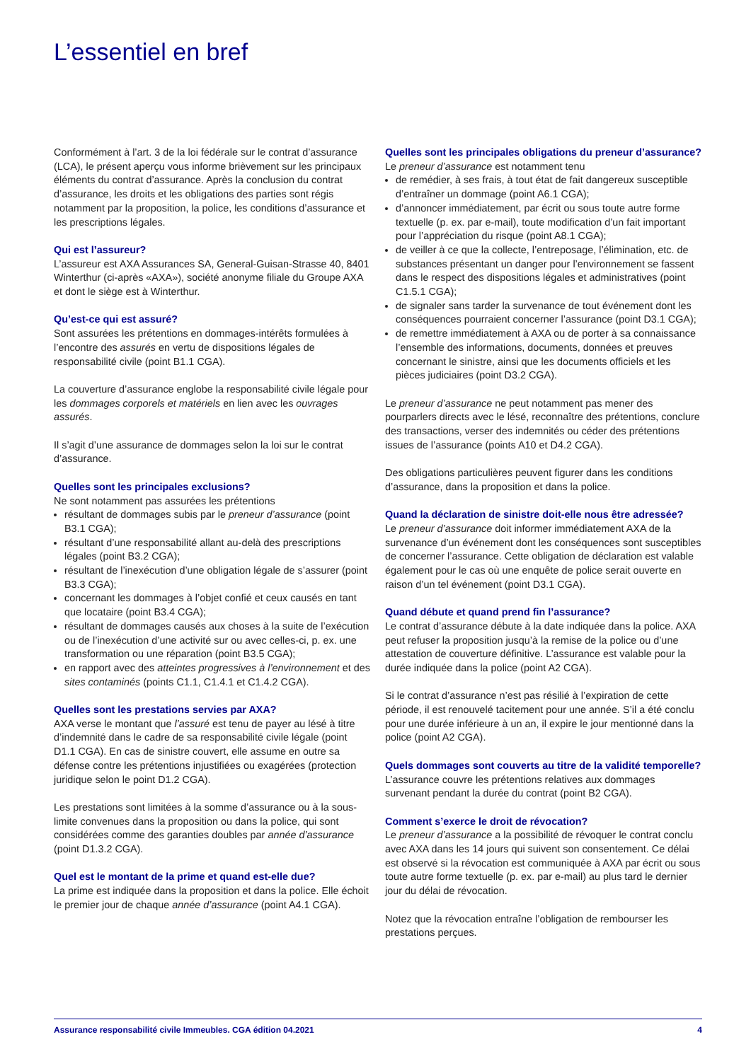L’essentiel en bref
Conformément à l’art. 3 de la loi fédérale sur le contrat d’assurance (LCA), le présent aperçu vous informe brièvement sur les principaux éléments du contrat d’assurance. Après la conclusion du contrat d’assurance, les droits et les obligations des parties sont régis notamment par la proposition, la police, les conditions d’assurance et les prescriptions légales.
Qui est l’assureur?
L’assureur est AXA Assurances SA, General-Guisan-Strasse 40, 8401 Winterthur (ci-après «AXA»), société anonyme filiale du Groupe AXA et dont le siège est à Winterthur.
Qu’est-ce qui est assuré?
Sont assurées les prétentions en dommages-intérêts formulées à l’encontre des assurés en vertu de dispositions légales de responsabilité civile (point B1.1 CGA).
La couverture d’assurance englobe la responsabilité civile légale pour les dommages corporels et matériels en lien avec les ouvrages assurés.
Il s’agit d’une assurance de dommages selon la loi sur le contrat d’assurance.
Quelles sont les principales exclusions?
Ne sont notamment pas assurées les prétentions
résultant de dommages subis par le preneur d’assurance (point B3.1 CGA);
résultant d’une responsabilité allant au-delà des prescriptions légales (point B3.2 CGA);
résultant de l’inexécution d’une obligation légale de s’assurer (point B3.3 CGA);
concernant les dommages à l’objet confié et ceux causés en tant que locataire (point B3.4 CGA);
résultant de dommages causés aux choses à la suite de l’exécution ou de l’inexécution d’une activité sur ou avec celles-ci, p. ex. une transformation ou une réparation (point B3.5 CGA);
en rapport avec des atteintes progressives à l’environnement et des sites contaminés (points C1.1, C1.4.1 et C1.4.2 CGA).
Quelles sont les prestations servies par AXA?
AXA verse le montant que l’assuré est tenu de payer au lésé à titre d’indemnité dans le cadre de sa responsabilité civile légale (point D1.1 CGA). En cas de sinistre couvert, elle assume en outre sa défense contre les prétentions injustifiées ou exagérées (protection juridique selon le point D1.2 CGA).
Les prestations sont limitées à la somme d’assurance ou à la sous-limite convenues dans la proposition ou dans la police, qui sont considérées comme des garanties doubles par année d’assurance (point D1.3.2 CGA).
Quel est le montant de la prime et quand est-elle due?
La prime est indiquée dans la proposition et dans la police. Elle échoit le premier jour de chaque année d’assurance (point A4.1 CGA).
Quelles sont les principales obligations du preneur d’assurance?
Le preneur d’assurance est notamment tenu
de remédier, à ses frais, à tout état de fait dangereux susceptible d’entraîner un dommage (point A6.1 CGA);
d’annoncer immédiatement, par écrit ou sous toute autre forme textuelle (p. ex. par e-mail), toute modification d’un fait important pour l’appréciation du risque (point A8.1 CGA);
de veiller à ce que la collecte, l’entreposage, l’élimination, etc. de substances présentant un danger pour l’environnement se fassent dans le respect des dispositions légales et administratives (point C1.5.1 CGA);
de signaler sans tarder la survenance de tout événement dont les conséquences pourraient concerner l’assurance (point D3.1 CGA);
de remettre immédiatement à AXA ou de porter à sa connaissance l’ensemble des informations, documents, données et preuves concernant le sinistre, ainsi que les documents officiels et les pièces judiciaires (point D3.2 CGA).
Le preneur d’assurance ne peut notamment pas mener des pourparlers directs avec le lésé, reconnaître des prétentions, conclure des transactions, verser des indemnités ou céder des prétentions issues de l’assurance (points A10 et D4.2 CGA).
Des obligations particulières peuvent figurer dans les conditions d’assurance, dans la proposition et dans la police.
Quand la déclaration de sinistre doit-elle nous être adressée?
Le preneur d’assurance doit informer immédiatement AXA de la survenance d’un événement dont les conséquences sont susceptibles de concerner l’assurance. Cette obligation de déclaration est valable également pour le cas où une enquête de police serait ouverte en raison d’un tel événement (point D3.1 CGA).
Quand débute et quand prend fin l’assurance?
Le contrat d’assurance débute à la date indiquée dans la police. AXA peut refuser la proposition jusqu’à la remise de la police ou d’une attestation de couverture définitive. L’assurance est valable pour la durée indiquée dans la police (point A2 CGA).
Si le contrat d’assurance n’est pas résilié à l’expiration de cette période, il est renouvelé tacitement pour une année. S’il a été conclu pour une durée inférieure à un an, il expire le jour mentionné dans la police (point A2 CGA).
Quels dommages sont couverts au titre de la validité temporelle?
L’assurance couvre les prétentions relatives aux dommages survenant pendant la durée du contrat (point B2 CGA).
Comment s’exerce le droit de révocation?
Le preneur d’assurance a la possibilité de révoquer le contrat conclu avec AXA dans les 14 jours qui suivent son consentement. Ce délai est observé si la révocation est communiquée à AXA par écrit ou sous toute autre forme textuelle (p. ex. par e-mail) au plus tard le dernier jour du délai de révocation.
Notez que la révocation entraîne l’obligation de rembourser les prestations perçues.
Assurance responsabilité civile Immeubles. CGA édition 04.2021 4